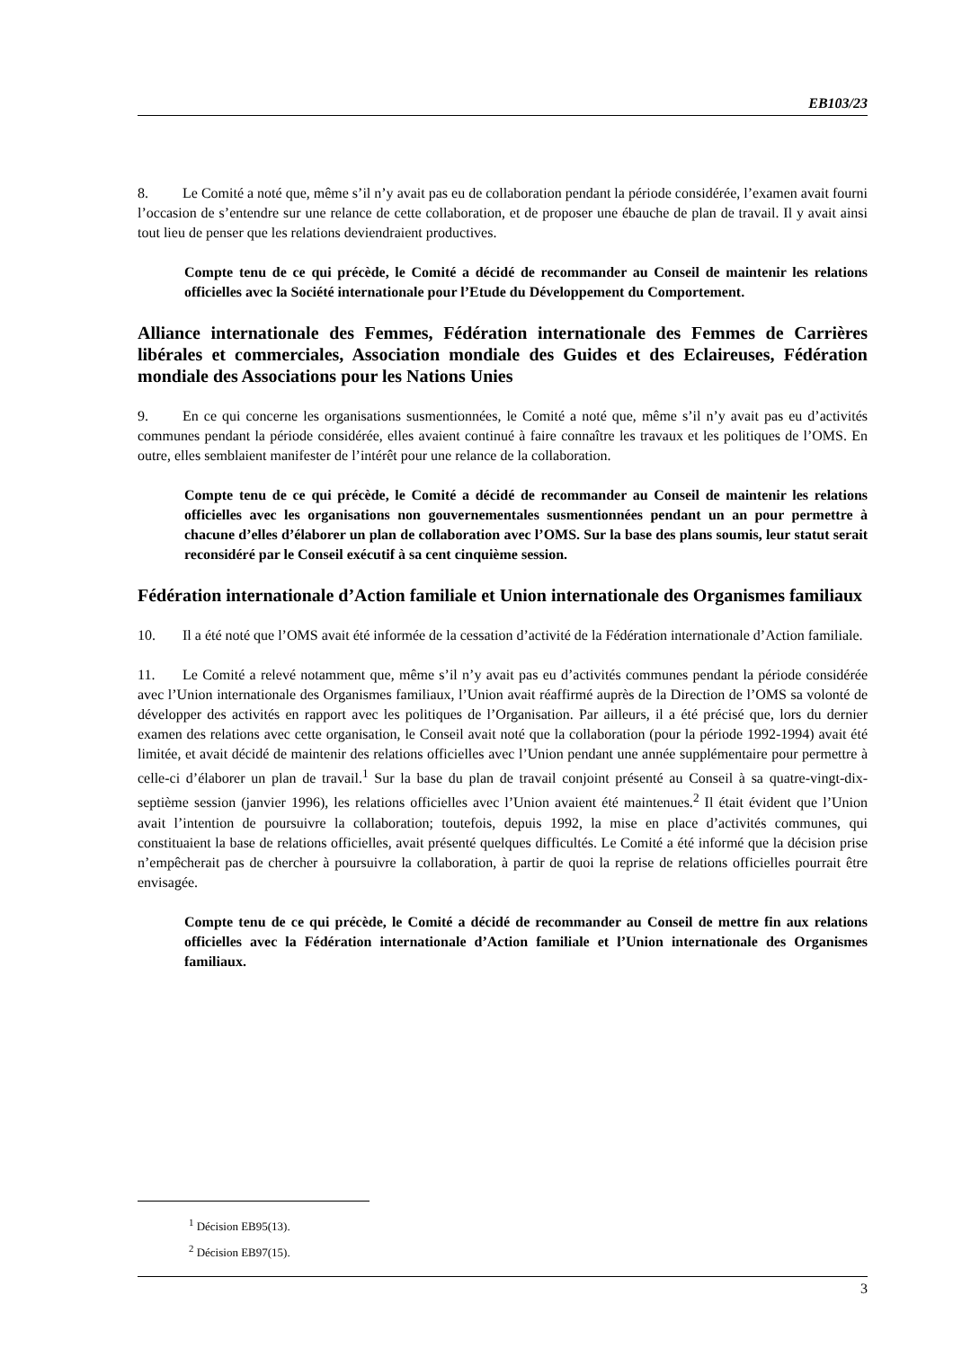EB103/23
8. Le Comité a noté que, même s’il n’y avait pas eu de collaboration pendant la période considérée, l’examen avait fourni l’occasion de s’entendre sur une relance de cette collaboration, et de proposer une ébauche de plan de travail. Il y avait ainsi tout lieu de penser que les relations deviendraient productives.
Compte tenu de ce qui précède, le Comité a décidé de recommander au Conseil de maintenir les relations officielles avec la Société internationale pour l’Etude du Développement du Comportement.
Alliance internationale des Femmes, Fédération internationale des Femmes de Carrières libérales et commerciales, Association mondiale des Guides et des Eclaireuses, Fédération mondiale des Associations pour les Nations Unies
9. En ce qui concerne les organisations susmentionnées, le Comité a noté que, même s’il n’y avait pas eu d’activités communes pendant la période considérée, elles avaient continué à faire connaître les travaux et les politiques de l’OMS. En outre, elles semblaient manifester de l’intérêt pour une relance de la collaboration.
Compte tenu de ce qui précède, le Comité a décidé de recommander au Conseil de maintenir les relations officielles avec les organisations non gouvernementales susmentionnées pendant un an pour permettre à chacune d’elles d’élaborer un plan de collaboration avec l’OMS. Sur la base des plans soumis, leur statut serait reconsidéré par le Conseil exécutif à sa cent cinquième session.
Fédération internationale d’Action familiale et Union internationale des Organismes familiaux
10. Il a été noté que l’OMS avait été informée de la cessation d’activité de la Fédération internationale d’Action familiale.
11. Le Comité a relevé notamment que, même s’il n’y avait pas eu d’activités communes pendant la période considérée avec l’Union internationale des Organismes familiaux, l’Union avait réaffirmé auprès de la Direction de l’OMS sa volonté de développer des activités en rapport avec les politiques de l’Organisation. Par ailleurs, il a été précisé que, lors du dernier examen des relations avec cette organisation, le Conseil avait noté que la collaboration (pour la période 1992-1994) avait été limitée, et avait décidé de maintenir des relations officielles avec l’Union pendant une année supplémentaire pour permettre à celle-ci d’élaborer un plan de travail.<sup>1</sup> Sur la base du plan de travail conjoint présenté au Conseil à sa quatre-vingt-dix-septième session (janvier 1996), les relations officielles avec l’Union avaient été maintenues.<sup>2</sup> Il était évident que l’Union avait l’intention de poursuivre la collaboration; toutefois, depuis 1992, la mise en place d’activités communes, qui constituaient la base de relations officielles, avait présenté quelques difficultés. Le Comité a été informé que la décision prise n’empêcherait pas de chercher à poursuivre la collaboration, à partir de quoi la reprise de relations officielles pourrait être envisagée.
Compte tenu de ce qui précède, le Comité a décidé de recommander au Conseil de mettre fin aux relations officielles avec la Fédération internationale d’Action familiale et l’Union internationale des Organismes familiaux.
<sup>1</sup> Décision EB95(13).
<sup>2</sup> Décision EB97(15).
3